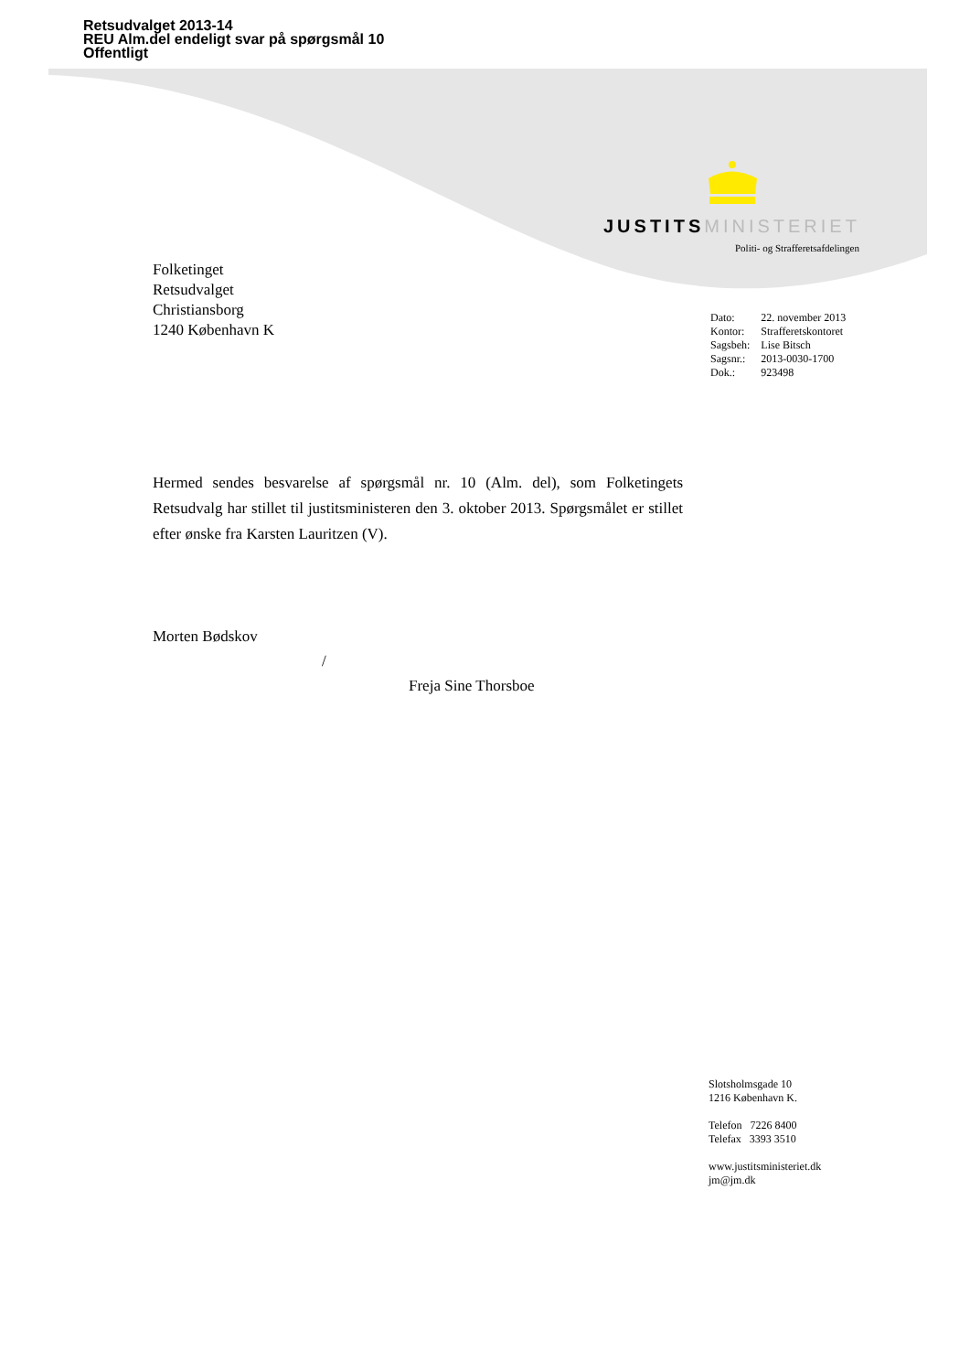Retsudvalget 2013-14
REU Alm.del endeligt svar på spørgsmål 10
Offentligt
JUSTITS MINISTERIET
Politi- og Strafferetsafdelingen
Folketinget
Retsudvalget
Christiansborg
1240 København K
| Dato: | 22. november 2013 |
| Kontor: | Strafferetskontoret |
| Sagsbeh: | Lise Bitsch |
| Sagsnr.: | 2013-0030-1700 |
| Dok.: | 923498 |
Hermed sendes besvarelse af spørgsmål nr. 10 (Alm. del), som Folketingets Retsudvalg har stillet til justitsministeren den 3. oktober 2013. Spørgsmålet er stillet efter ønske fra Karsten Lauritzen (V).
Morten Bødskov
/
Freja Sine Thorsboe
Slotsholmsgade 10
1216 København K.
Telefon 7226 8400
Telefax 3393 3510
www.justitsministeriet.dk
jm@jm.dk